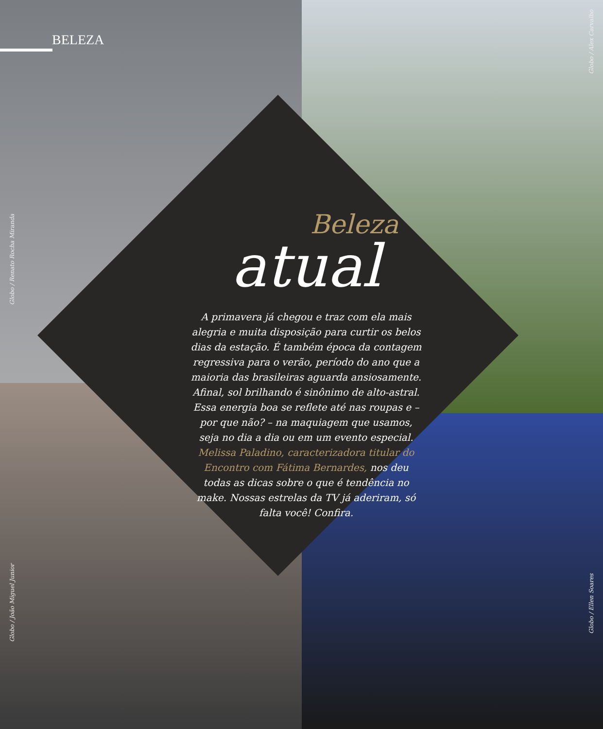BELEZA
Globo / Renato Rocha Miranda
Globo / Alex Carvalho
Beleza
atual
A primavera já chegou e traz com ela mais alegria e muita disposição para curtir os belos dias da estação. É também época da contagem regressiva para o verão, período do ano que a maioria das brasileiras aguarda ansiosamente. Afinal, sol brilhando é sinônimo de alto-astral. Essa energia boa se reflete até nas roupas e – por que não? – na maquiagem que usamos, seja no dia a dia ou em um evento especial. Melissa Paladino, caracterizadora titular do Encontro com Fátima Bernardes, nos deu todas as dicas sobre o que é tendência no make. Nossas estrelas da TV já aderiram, só falta você! Confira.
Globo / João Miguel Junior
Globo / Ellen Soares